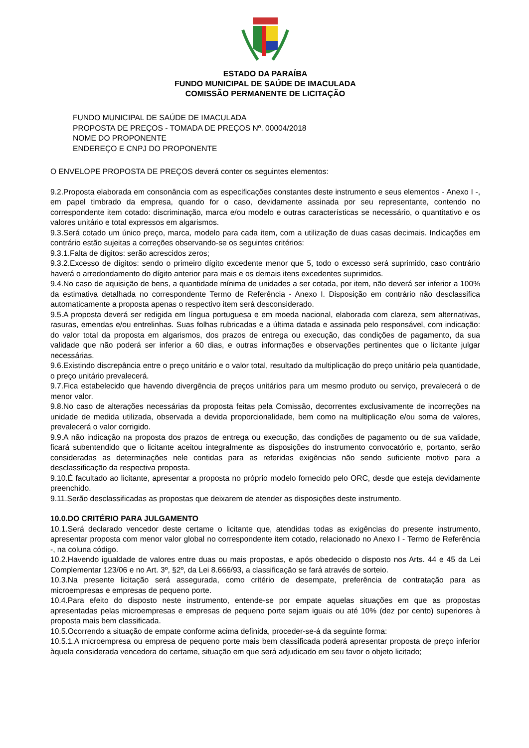ESTADO DA PARAÍBA
FUNDO MUNICIPAL DE SAÚDE DE IMACULADA
COMISSÃO PERMANENTE DE LICITAÇÃO
FUNDO MUNICIPAL DE SAÚDE DE IMACULADA
PROPOSTA DE PREÇOS - TOMADA DE PREÇOS Nº. 00004/2018
NOME DO PROPONENTE
ENDEREÇO E CNPJ DO PROPONENTE
O ENVELOPE PROPOSTA DE PREÇOS deverá conter os seguintes elementos:
9.2.Proposta elaborada em consonância com as especificações constantes deste instrumento e seus elementos - Anexo I -, em papel timbrado da empresa, quando for o caso, devidamente assinada por seu representante, contendo no correspondente item cotado: discriminação, marca e/ou modelo e outras características se necessário, o quantitativo e os valores unitário e total expressos em algarismos.
9.3.Será cotado um único preço, marca, modelo para cada item, com a utilização de duas casas decimais. Indicações em contrário estão sujeitas a correções observando-se os seguintes critérios:
9.3.1.Falta de dígitos: serão acrescidos zeros;
9.3.2.Excesso de dígitos: sendo o primeiro dígito excedente menor que 5, todo o excesso será suprimido, caso contrário haverá o arredondamento do dígito anterior para mais e os demais itens excedentes suprimidos.
9.4.No caso de aquisição de bens, a quantidade mínima de unidades a ser cotada, por item, não deverá ser inferior a 100% da estimativa detalhada no correspondente Termo de Referência - Anexo I. Disposição em contrário não desclassifica automaticamente a proposta apenas o respectivo item será desconsiderado.
9.5.A proposta deverá ser redigida em língua portuguesa e em moeda nacional, elaborada com clareza, sem alternativas, rasuras, emendas e/ou entrelinhas. Suas folhas rubricadas e a última datada e assinada pelo responsável, com indicação: do valor total da proposta em algarismos, dos prazos de entrega ou execução, das condições de pagamento, da sua validade que não poderá ser inferior a 60 dias, e outras informações e observações pertinentes que o licitante julgar necessárias.
9.6.Existindo discrepância entre o preço unitário e o valor total, resultado da multiplicação do preço unitário pela quantidade, o preço unitário prevalecerá.
9.7.Fica estabelecido que havendo divergência de preços unitários para um mesmo produto ou serviço, prevalecerá o de menor valor.
9.8.No caso de alterações necessárias da proposta feitas pela Comissão, decorrentes exclusivamente de incorreções na unidade de medida utilizada, observada a devida proporcionalidade, bem como na multiplicação e/ou soma de valores, prevalecerá o valor corrigido.
9.9.A não indicação na proposta dos prazos de entrega ou execução, das condições de pagamento ou de sua validade, ficará subentendido que o licitante aceitou integralmente as disposições do instrumento convocatório e, portanto, serão consideradas as determinações nele contidas para as referidas exigências não sendo suficiente motivo para a desclassificação da respectiva proposta.
9.10.É facultado ao licitante, apresentar a proposta no próprio modelo fornecido pelo ORC, desde que esteja devidamente preenchido.
9.11.Serão desclassificadas as propostas que deixarem de atender as disposições deste instrumento.
10.0.DO CRITÉRIO PARA JULGAMENTO
10.1.Será declarado vencedor deste certame o licitante que, atendidas todas as exigências do presente instrumento, apresentar proposta com menor valor global no correspondente item cotado, relacionado no Anexo I - Termo de Referência -, na coluna código.
10.2.Havendo igualdade de valores entre duas ou mais propostas, e após obedecido o disposto nos Arts. 44 e 45 da Lei Complementar 123/06 e no Art. 3º, §2º, da Lei 8.666/93, a classificação se fará através de sorteio.
10.3.Na presente licitação será assegurada, como critério de desempate, preferência de contratação para as microempresas e empresas de pequeno porte.
10.4.Para efeito do disposto neste instrumento, entende-se por empate aquelas situações em que as propostas apresentadas pelas microempresas e empresas de pequeno porte sejam iguais ou até 10% (dez por cento) superiores à proposta mais bem classificada.
10.5.Ocorrendo a situação de empate conforme acima definida, proceder-se-á da seguinte forma:
10.5.1.A microempresa ou empresa de pequeno porte mais bem classificada poderá apresentar proposta de preço inferior àquela considerada vencedora do certame, situação em que será adjudicado em seu favor o objeto licitado;